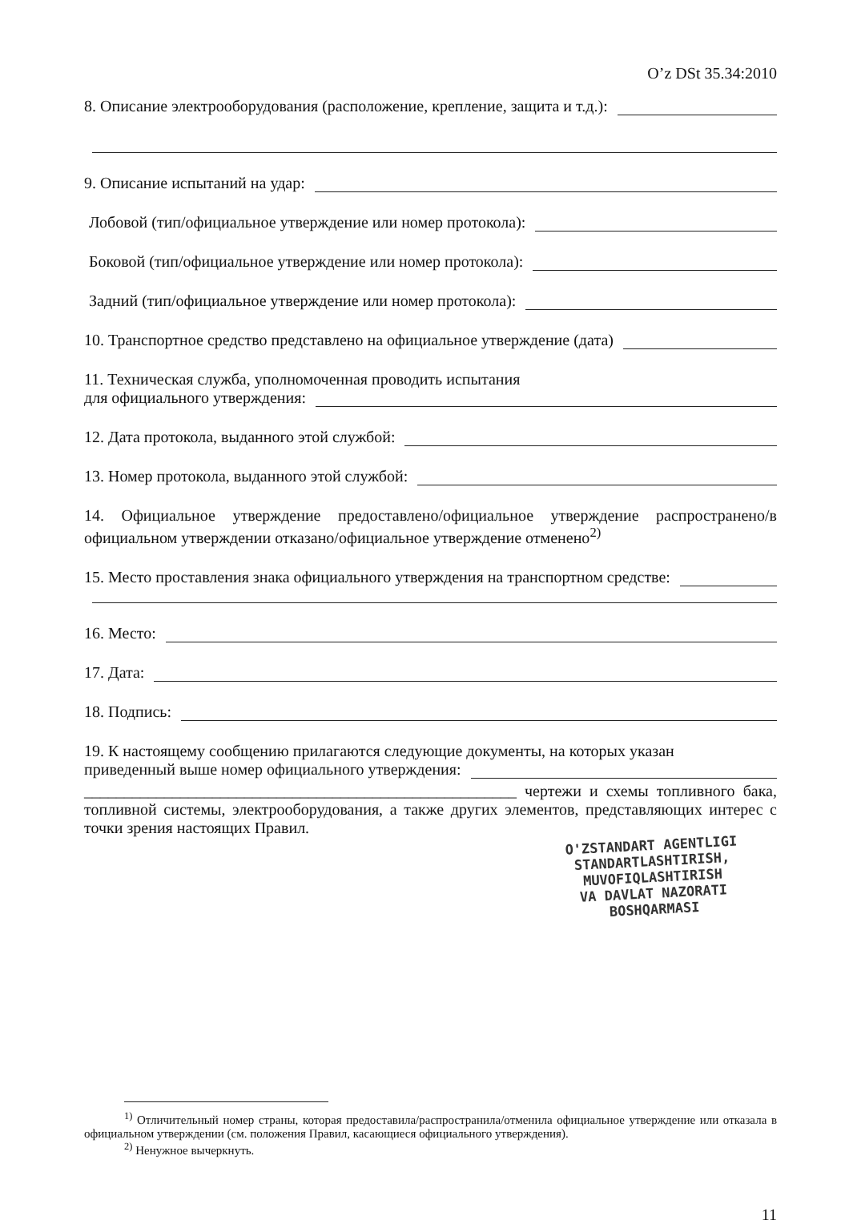O’z DSt 35.34:2010
8. Описание электрооборудования (расположение, крепление, защита и т.д.):
9. Описание испытаний на удар:
Лобовой (тип/официальное утверждение или номер протокола):
Боковой (тип/официальное утверждение или номер протокола):
Задний (тип/официальное утверждение или номер протокола):
10. Транспортное средство представлено на официальное утверждение (дата)
11. Техническая служба, уполномоченная проводить испытания
для официального утверждения:
12. Дата протокола, выданного этой службой:
13. Номер протокола, выданного этой службой:
14. Официальное утверждение предоставлено/официальное утверждение распространено/в официальном утверждении отказано/официальное утверждение отменено<sup>2)</sup>
15. Место проставления знака официального утверждения на транспортном средстве:
16. Место:
17. Дата:
18. Подпись:
19. К настоящему сообщению прилагаются следующие документы, на которых указан
приведенный выше номер официального утверждения:
______________________________________________________ чертежи и схемы топливного бака, топливной системы, электрооборудования, а также других элементов, представляющих интерес с точки зрения настоящих Правил.
O'ZSTANDART AGENTLIGI
STANDARTLASHTIRISH,
MUVOFIQLASHTIRISH
VA DAVLAT NAZORATI
BOSHQARMASI
<sup>1)</sup> Отличительный номер страны, которая предоставила/распространила/отменила официальное утверждение или отказала в официальном утверждении (см. положения Правил, касающиеся официального утверждения).
<sup>2)</sup> Ненужное вычеркнуть.
11